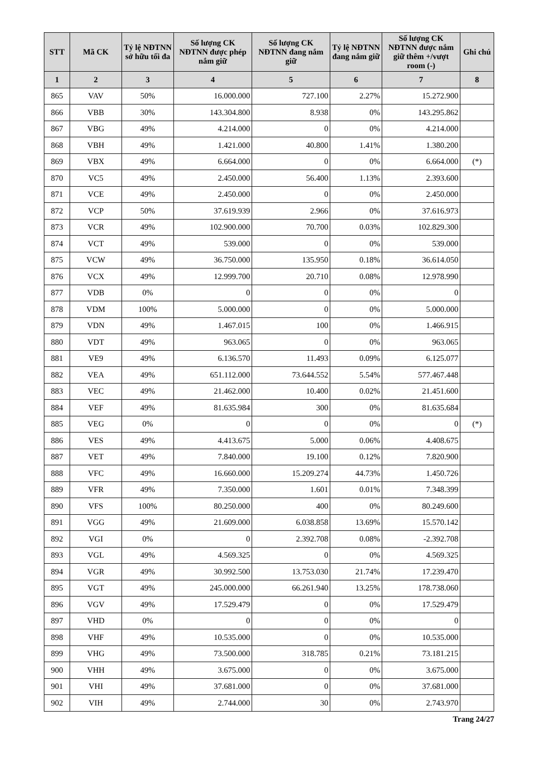| STT | Mã CK | Tỷ lệ NĐTNN sở hữu tối đa | Số lượng CK NĐTNN được phép nắm giữ | Số lượng CK NĐTNN đang nắm giữ | Tỷ lệ NĐTNN đang nắm giữ | Số lượng CK NĐTNN được nắm giữ thêm +/vượt room (-) | Ghi chú |
| --- | --- | --- | --- | --- | --- | --- | --- |
| 1 | 2 | 3 | 4 | 5 | 6 | 7 | 8 |
| 865 | VAV | 50% | 16.000.000 | 727.100 | 2.27% | 15.272.900 | |
| 866 | VBB | 30% | 143.304.800 | 8.938 | 0% | 143.295.862 | |
| 867 | VBG | 49% | 4.214.000 | 0 | 0% | 4.214.000 | |
| 868 | VBH | 49% | 1.421.000 | 40.800 | 1.41% | 1.380.200 | |
| 869 | VBX | 49% | 6.664.000 | 0 | 0% | 6.664.000 | (*) |
| 870 | VC5 | 49% | 2.450.000 | 56.400 | 1.13% | 2.393.600 | |
| 871 | VCE | 49% | 2.450.000 | 0 | 0% | 2.450.000 | |
| 872 | VCP | 50% | 37.619.939 | 2.966 | 0% | 37.616.973 | |
| 873 | VCR | 49% | 102.900.000 | 70.700 | 0.03% | 102.829.300 | |
| 874 | VCT | 49% | 539.000 | 0 | 0% | 539.000 | |
| 875 | VCW | 49% | 36.750.000 | 135.950 | 0.18% | 36.614.050 | |
| 876 | VCX | 49% | 12.999.700 | 20.710 | 0.08% | 12.978.990 | |
| 877 | VDB | 0% | 0 | 0 | 0% | 0 | |
| 878 | VDM | 100% | 5.000.000 | 0 | 0% | 5.000.000 | |
| 879 | VDN | 49% | 1.467.015 | 100 | 0% | 1.466.915 | |
| 880 | VDT | 49% | 963.065 | 0 | 0% | 963.065 | |
| 881 | VE9 | 49% | 6.136.570 | 11.493 | 0.09% | 6.125.077 | |
| 882 | VEA | 49% | 651.112.000 | 73.644.552 | 5.54% | 577.467.448 | |
| 883 | VEC | 49% | 21.462.000 | 10.400 | 0.02% | 21.451.600 | |
| 884 | VEF | 49% | 81.635.984 | 300 | 0% | 81.635.684 | |
| 885 | VEG | 0% | 0 | 0 | 0% | 0 | (*) |
| 886 | VES | 49% | 4.413.675 | 5.000 | 0.06% | 4.408.675 | |
| 887 | VET | 49% | 7.840.000 | 19.100 | 0.12% | 7.820.900 | |
| 888 | VFC | 49% | 16.660.000 | 15.209.274 | 44.73% | 1.450.726 | |
| 889 | VFR | 49% | 7.350.000 | 1.601 | 0.01% | 7.348.399 | |
| 890 | VFS | 100% | 80.250.000 | 400 | 0% | 80.249.600 | |
| 891 | VGG | 49% | 21.609.000 | 6.038.858 | 13.69% | 15.570.142 | |
| 892 | VGI | 0% | 0 | 2.392.708 | 0.08% | -2.392.708 | |
| 893 | VGL | 49% | 4.569.325 | 0 | 0% | 4.569.325 | |
| 894 | VGR | 49% | 30.992.500 | 13.753.030 | 21.74% | 17.239.470 | |
| 895 | VGT | 49% | 245.000.000 | 66.261.940 | 13.25% | 178.738.060 | |
| 896 | VGV | 49% | 17.529.479 | 0 | 0% | 17.529.479 | |
| 897 | VHD | 0% | 0 | 0 | 0% | 0 | |
| 898 | VHF | 49% | 10.535.000 | 0 | 0% | 10.535.000 | |
| 899 | VHG | 49% | 73.500.000 | 318.785 | 0.21% | 73.181.215 | |
| 900 | VHH | 49% | 3.675.000 | 0 | 0% | 3.675.000 | |
| 901 | VHI | 49% | 37.681.000 | 0 | 0% | 37.681.000 | |
| 902 | VIH | 49% | 2.744.000 | 30 | 0% | 2.743.970 | |
Trang 24/27